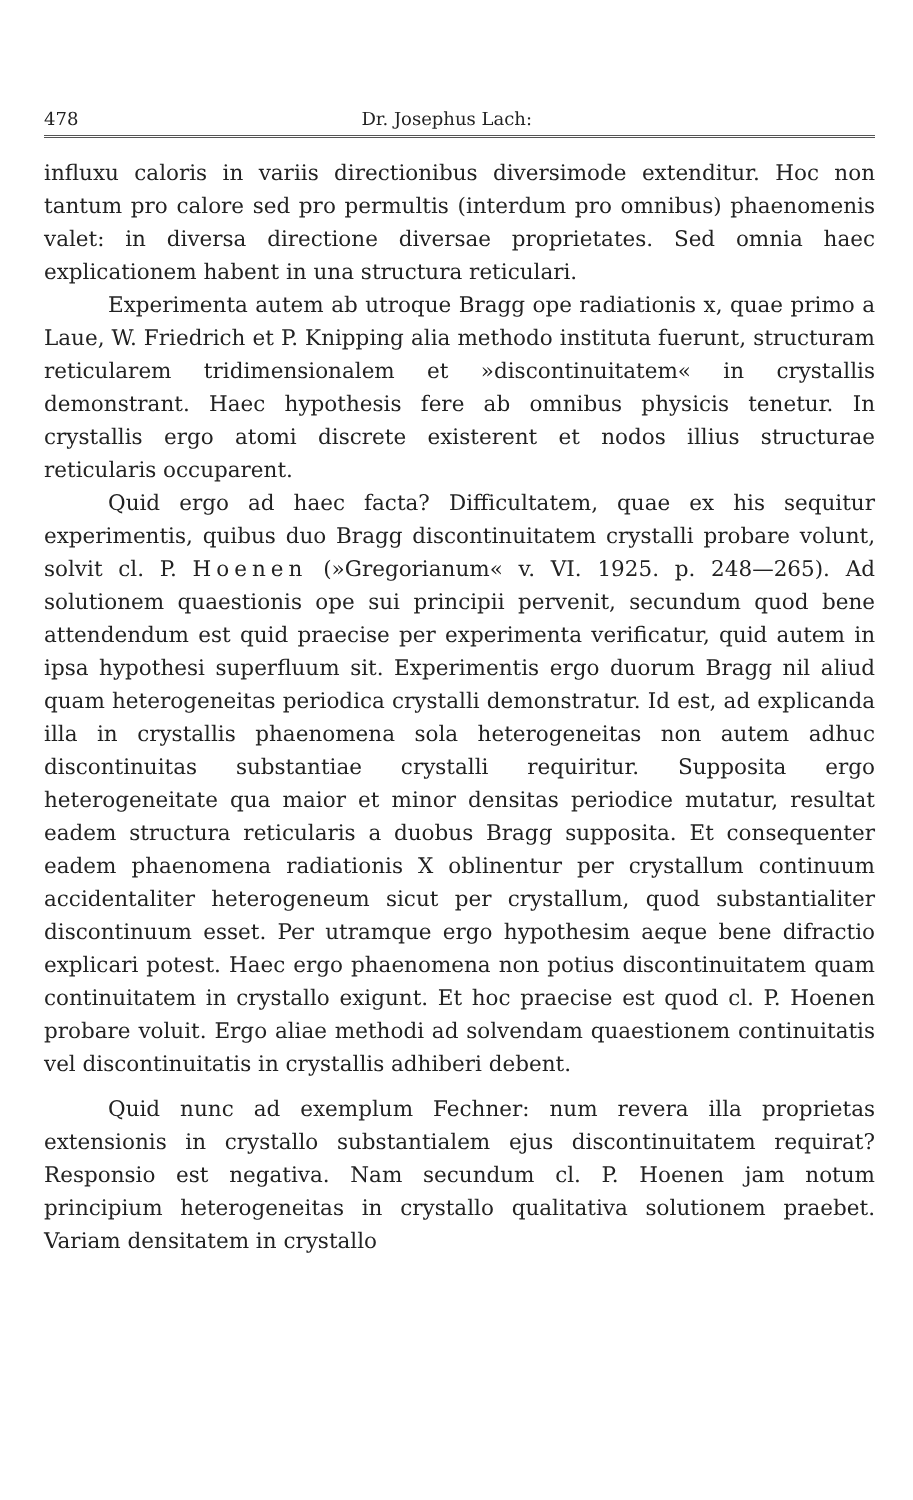478 Dr. Josephus Lach:
influxu caloris in variis directionibus diversimode extenditur. Hoc non tantum pro calore sed pro permultis (interdum pro omnibus) phaenomenis valet: in diversa directione diversae proprietates. Sed omnia haec explicationem habent in una structura reticulari.
Experimenta autem ab utroque Bragg ope radiationis x, quae primo a Laue, W. Friedrich et P. Knipping alia methodo instituta fuerunt, structuram reticularem tridimensionalem et »discontinuitatem« in crystallis demonstrant. Haec hypothesis fere ab omnibus physicis tenetur. In crystallis ergo atomi discrete existerent et nodos illius structurae reticularis occuparent.
Quid ergo ad haec facta? Difficultatem, quae ex his sequitur experimentis, quibus duo Bragg discontinuitatem crystalli probare volunt, solvit cl. P. Hoenen (»Gregorianum« v. VI. 1925. p. 248—265). Ad solutionem quaestionis ope sui principii pervenit, secundum quod bene attendendum est quid praecise per experimenta verificatur, quid autem in ipsa hypothesi superfluum sit. Experimentis ergo duorum Bragg nil aliud quam heterogeneitas periodica crystalli demonstratur. Id est, ad explicanda illa in crystallis phaenomena sola heterogeneitas non autem adhuc discontinuitas substantiae crystalli requiritur. Supposita ergo heterogeneitate qua maior et minor densitas periodice mutatur, resultat eadem structura reticularis a duobus Bragg supposita. Et consequenter eadem phaenomena radiationis X oblinentur per crystallum continuum accidentaliter heterogeneum sicut per crystallum, quod substantialiter discontinuum esset. Per utramque ergo hypothesim aeque bene difractio explicari potest. Haec ergo phaenomena non potius discontinuitatem quam continuitatem in crystallo exigunt. Et hoc praecise est quod cl. P. Hoenen probare voluit. Ergo aliae methodi ad solvendam quaestionem continuitatis vel discontinuitatis in crystallis adhiberi debent.
Quid nunc ad exemplum Fechner: num revera illa proprietas extensionis in crystallo substantialem ejus discontinuitatem requirat? Responsio est negativa. Nam secundum cl. P. Hoenen jam notum principium heterogeneitas in crystallo qualitativa solutionem praebet. Variam densitatem in crystallo